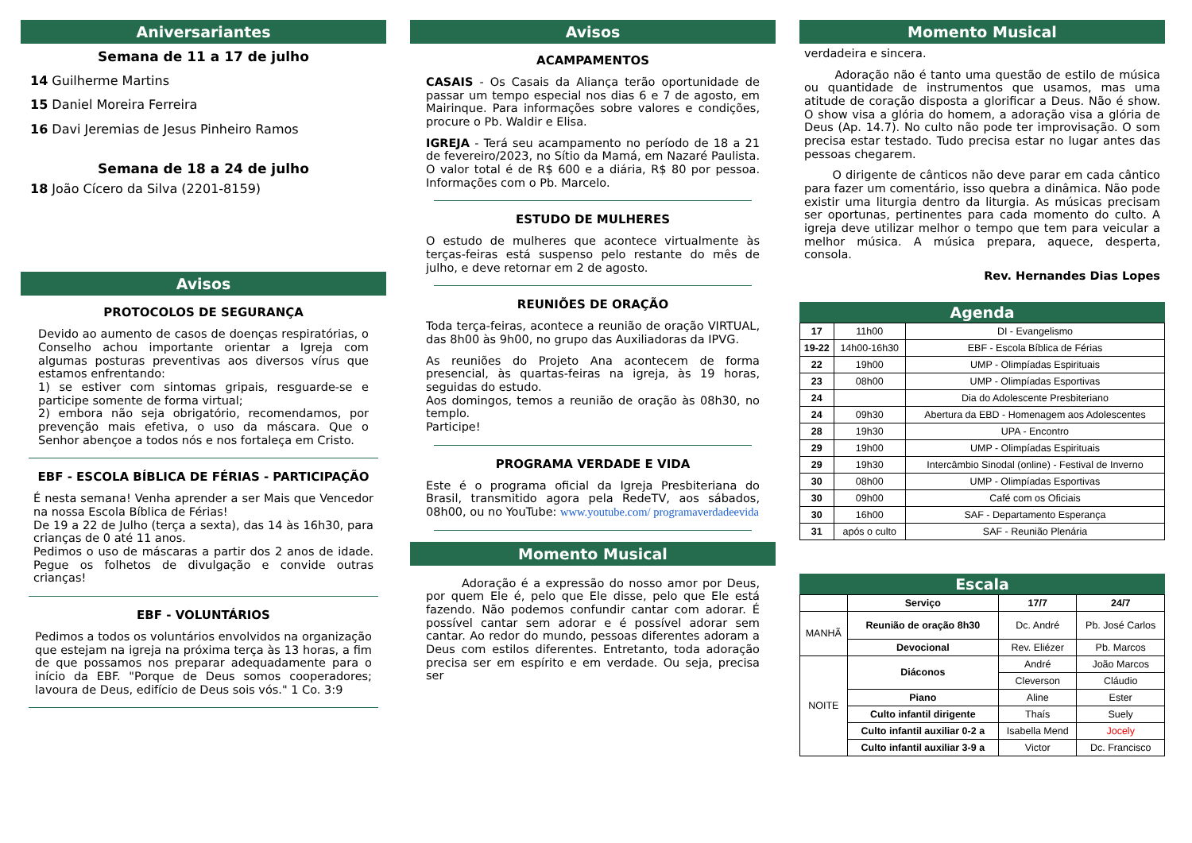Aniversariantes
Semana de 11 a 17 de julho
14 Guilherme Martins
15 Daniel Moreira Ferreira
16 Davi Jeremias de Jesus Pinheiro Ramos
Semana de 18 a 24 de julho
18 João Cícero da Silva (2201-8159)
Avisos
PROTOCOLOS DE SEGURANÇA
Devido ao aumento de casos de doenças respiratórias, o Conselho achou importante orientar a Igreja com algumas posturas preventivas aos diversos vírus que estamos enfrentando:
1) se estiver com sintomas gripais, resguarde-se e participe somente de forma virtual;
2) embora não seja obrigatório, recomendamos, por prevenção mais efetiva, o uso da máscara. Que o Senhor abençoe a todos nós e nos fortaleça em Cristo.
EBF - ESCOLA BÍBLICA DE FÉRIAS - PARTICIPAÇÃO
É nesta semana! Venha aprender a ser Mais que Vencedor na nossa Escola Bíblica de Férias!
De 19 a 22 de Julho (terça a sexta), das 14 às 16h30, para crianças de 0 até 11 anos.
Pedimos o uso de máscaras a partir dos 2 anos de idade. Pegue os folhetos de divulgação e convide outras crianças!
EBF - VOLUNTÁRIOS
Pedimos a todos os voluntários envolvidos na organização que estejam na igreja na próxima terça às 13 horas, a fim de que possamos nos preparar adequadamente para o início da EBF. "Porque de Deus somos cooperadores; lavoura de Deus, edifício de Deus sois vós." 1 Co. 3:9
Avisos
ACAMPAMENTOS
CASAIS - Os Casais da Aliança terão oportunidade de passar um tempo especial nos dias 6 e 7 de agosto, em Mairinque. Para informações sobre valores e condições, procure o Pb. Waldir e Elisa.
IGREJA - Terá seu acampamento no período de 18 a 21 de fevereiro/2023, no Sítio da Mamá, em Nazaré Paulista. O valor total é de R$ 600 e a diária, R$ 80 por pessoa. Informações com o Pb. Marcelo.
ESTUDO DE MULHERES
O estudo de mulheres que acontece virtualmente às terças-feiras está suspenso pelo restante do mês de julho, e deve retornar em 2 de agosto.
REUNIÕES DE ORAÇÃO
Toda terça-feiras, acontece a reunião de oração VIRTUAL, das 8h00 às 9h00, no grupo das Auxiliadoras da IPVG.
As reuniões do Projeto Ana acontecem de forma presencial, às quartas-feiras na igreja, às 19 horas, seguidas do estudo.
Aos domingos, temos a reunião de oração às 08h30, no templo.
Participe!
PROGRAMA VERDADE E VIDA
Este é o programa oficial da Igreja Presbiteriana do Brasil, transmitido agora pela RedeTV, aos sábados, 08h00, ou no YouTube: www.youtube.com/ programaverdadeevida
Momento Musical
Adoração é a expressão do nosso amor por Deus, por quem Ele é, pelo que Ele disse, pelo que Ele está fazendo. Não podemos confundir cantar com adorar. É possível cantar sem adorar e é possível adorar sem cantar. Ao redor do mundo, pessoas diferentes adoram a Deus com estilos diferentes. Entretanto, toda adoração precisa ser em espírito e em verdade. Ou seja, precisa ser
Momento Musical
verdadeira e sincera.
Adoração não é tanto uma questão de estilo de música ou quantidade de instrumentos que usamos, mas uma atitude de coração disposta a glorificar a Deus. Não é show. O show visa a glória do homem, a adoração visa a glória de Deus (Ap. 14.7). No culto não pode ter improvisação. O som precisa estar testado. Tudo precisa estar no lugar antes das pessoas chegarem.
O dirigente de cânticos não deve parar em cada cântico para fazer um comentário, isso quebra a dinâmica. Não pode existir uma liturgia dentro da liturgia. As músicas precisam ser oportunas, pertinentes para cada momento do culto. A igreja deve utilizar melhor o tempo que tem para veicular a melhor música. A música prepara, aquece, desperta, consola.
Rev. Hernandes Dias Lopes
Agenda
| 17 | 11h00 | DI - Evangelismo |
| 19-22 | 14h00-16h30 | EBF - Escola Bíblica de Férias |
| 22 | 19h00 | UMP - Olimpíadas Espirituais |
| 23 | 08h00 | UMP - Olimpíadas Esportivas |
| 24 | | Dia do Adolescente Presbiteriano |
| 24 | 09h30 | Abertura da EBD - Homenagem aos Adolescentes |
| 28 | 19h30 | UPA - Encontro |
| 29 | 19h00 | UMP - Olimpíadas Espirituais |
| 29 | 19h30 | Intercâmbio Sinodal (online) - Festival de Inverno |
| 30 | 08h00 | UMP - Olimpíadas Esportivas |
| 30 | 09h00 | Café com os Oficiais |
| 30 | 16h00 | SAF - Departamento Esperança |
| 31 | após o culto | SAF - Reunião Plenária |
Escala
| | Serviço | 17/7 | 24/7 |
| --- | --- | --- | --- |
| MANHÃ | Reunião de oração 8h30 | Dc. André | Pb. José Carlos |
| | Devocional | Rev. Eliézer | Pb. Marcos |
| NOITE | Diáconos | André | João Marcos |
| | | Cleverson | Cláudio |
| | Piano | Aline | Ester |
| | Culto infantil dirigente | Thaís | Suely |
| | Culto infantil auxiliar 0-2 a | Isabella Mend | Jocely |
| | Culto infantil auxiliar 3-9 a | Victor | Dc. Francisco |